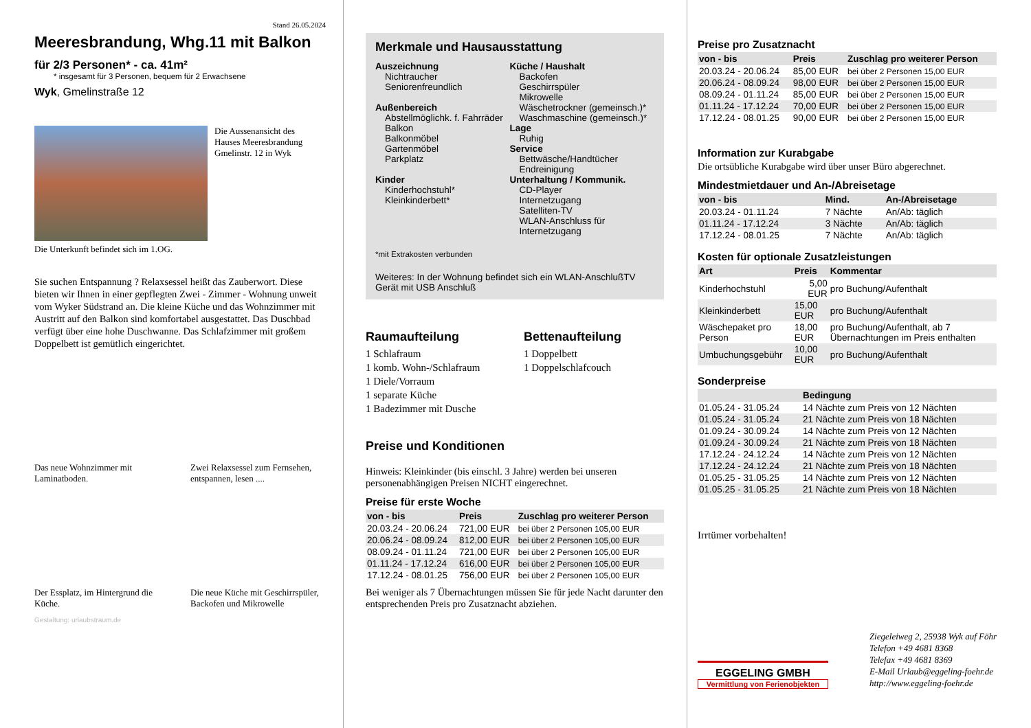Stand 26.05.2024
Meeresbrandung, Whg.11 mit Balkon
für 2/3 Personen* - ca. 41m²
* insgesamt für 3 Personen, bequem für 2 Erwachsene
Wyk, Gmelinstraße 12
Die Aussenansicht des Hauses Meeresbrandung Gmelinstr. 12 in Wyk
Die Unterkunft befindet sich im 1.OG.
Sie suchen Entspannung ? Relaxsessel heißt das Zauberwort. Diese bieten wir Ihnen in einer gepflegten Zwei - Zimmer - Wohnung unweit vom Wyker Südstrand an. Die kleine Küche und das Wohnzimmer mit Austritt auf den Balkon sind komfortabel ausgestattet. Das Duschbad verfügt über eine hohe Duschwanne. Das Schlafzimmer mit großem Doppelbett ist gemütlich eingerichtet.
Das neue Wohnzimmer mit Laminatboden.
Zwei Relaxsessel zum Fernsehen, entspannen, lesen ....
Der Essplatz, im Hintergrund die Küche.
Die neue Küche mit Geschirrspüler, Backofen und Mikrowelle
Gestaltung: urlaubstraum.de
Merkmale und Hausausstattung
Auszeichnung
Nichtraucher
Seniorenfreundlich
Außenbereich
Abstellmöglichk. f. Fahrräder
Balkon
Balkonmöbel
Gartenmöbel
Parkplatz
Kinder
Kinderhochstuhl*
Kleinkinderbett*
Küche / Haushalt
Backofen
Geschirrspüler
Mikrowelle
Wäschetrockner (gemeinsch.)*
Waschmaschine (gemeinsch.)*
Lage
Ruhig
Service
Bettwäsche/Handtücher
Endreinigung
Unterhaltung / Kommunik.
CD-Player
Internetzugang
Satelliten-TV
WLAN-Anschluss für Internetzugang
*mit Extrakosten verbunden
Weiteres: In der Wohnung befindet sich ein WLAN-AnschlußTV Gerät mit USB Anschluß
Raumaufteilung
1 Schlafraum
1 komb. Wohn-/Schlafraum
1 Diele/Vorraum
1 separate Küche
1 Badezimmer mit Dusche
Bettenaufteilung
1 Doppelbett
1 Doppelschlafcouch
Preise und Konditionen
Hinweis: Kleinkinder (bis einschl. 3 Jahre) werden bei unseren personenabhängigen Preisen NICHT eingerechnet.
Preise für erste Woche
| von - bis | Preis | Zuschlag pro weiterer Person |
| --- | --- | --- |
| 20.03.24 - 20.06.24 | 721,00 EUR | bei über 2 Personen 105,00 EUR |
| 20.06.24 - 08.09.24 | 812,00 EUR | bei über 2 Personen 105,00 EUR |
| 08.09.24 - 01.11.24 | 721,00 EUR | bei über 2 Personen 105,00 EUR |
| 01.11.24 - 17.12.24 | 616,00 EUR | bei über 2 Personen 105,00 EUR |
| 17.12.24 - 08.01.25 | 756,00 EUR | bei über 2 Personen 105,00 EUR |
Bei weniger als 7 Übernachtungen müssen Sie für jede Nacht darunter den entsprechenden Preis pro Zusatznacht abziehen.
Preise pro Zusatznacht
| von - bis | Preis | Zuschlag pro weiterer Person |
| --- | --- | --- |
| 20.03.24 - 20.06.24 | 85,00 EUR | bei über 2 Personen 15,00 EUR |
| 20.06.24 - 08.09.24 | 98,00 EUR | bei über 2 Personen 15,00 EUR |
| 08.09.24 - 01.11.24 | 85,00 EUR | bei über 2 Personen 15,00 EUR |
| 01.11.24 - 17.12.24 | 70,00 EUR | bei über 2 Personen 15,00 EUR |
| 17.12.24 - 08.01.25 | 90,00 EUR | bei über 2 Personen 15,00 EUR |
Information zur Kurabgabe
Die ortsübliche Kurabgabe wird über unser Büro abgerechnet.
Mindestmietdauer und An-/Abreisetage
| von - bis | Mind. | An-/Abreisetage |
| --- | --- | --- |
| 20.03.24 - 01.11.24 | 7 Nächte | An/Ab: täglich |
| 01.11.24 - 17.12.24 | 3 Nächte | An/Ab: täglich |
| 17.12.24 - 08.01.25 | 7 Nächte | An/Ab: täglich |
Kosten für optionale Zusatzleistungen
| Art | Preis | Kommentar |
| --- | --- | --- |
| Kinderhochstuhl | 5,00 EUR | pro Buchung/Aufenthalt |
| Kleinkinderbett | 15,00 EUR | pro Buchung/Aufenthalt |
| Wäschepaket pro Person | 18,00 EUR | pro Buchung/Aufenthalt, ab 7 Übernachtungen im Preis enthalten |
| Umbuchungsgebühr | 10,00 EUR | pro Buchung/Aufenthalt |
Sonderpreise
| | Bedingung |
| --- | --- |
| 01.05.24 - 31.05.24 | 14 Nächte zum Preis von 12 Nächten |
| 01.05.24 - 31.05.24 | 21 Nächte zum Preis von 18 Nächten |
| 01.09.24 - 30.09.24 | 14 Nächte zum Preis von 12 Nächten |
| 01.09.24 - 30.09.24 | 21 Nächte zum Preis von 18 Nächten |
| 17.12.24 - 24.12.24 | 14 Nächte zum Preis von 12 Nächten |
| 17.12.24 - 24.12.24 | 21 Nächte zum Preis von 18 Nächten |
| 01.05.25 - 31.05.25 | 14 Nächte zum Preis von 12 Nächten |
| 01.05.25 - 31.05.25 | 21 Nächte zum Preis von 18 Nächten |
Irrtümer vorbehalten!
EGGELING GMBH
Vermittlung von Ferienobjekten
Ziegeleiweg 2, 25938 Wyk auf Föhr
Telefon +49 4681 8368
Telefax +49 4681 8369
E-Mail Urlaub@eggeling-foehr.de
http://www.eggeling-foehr.de